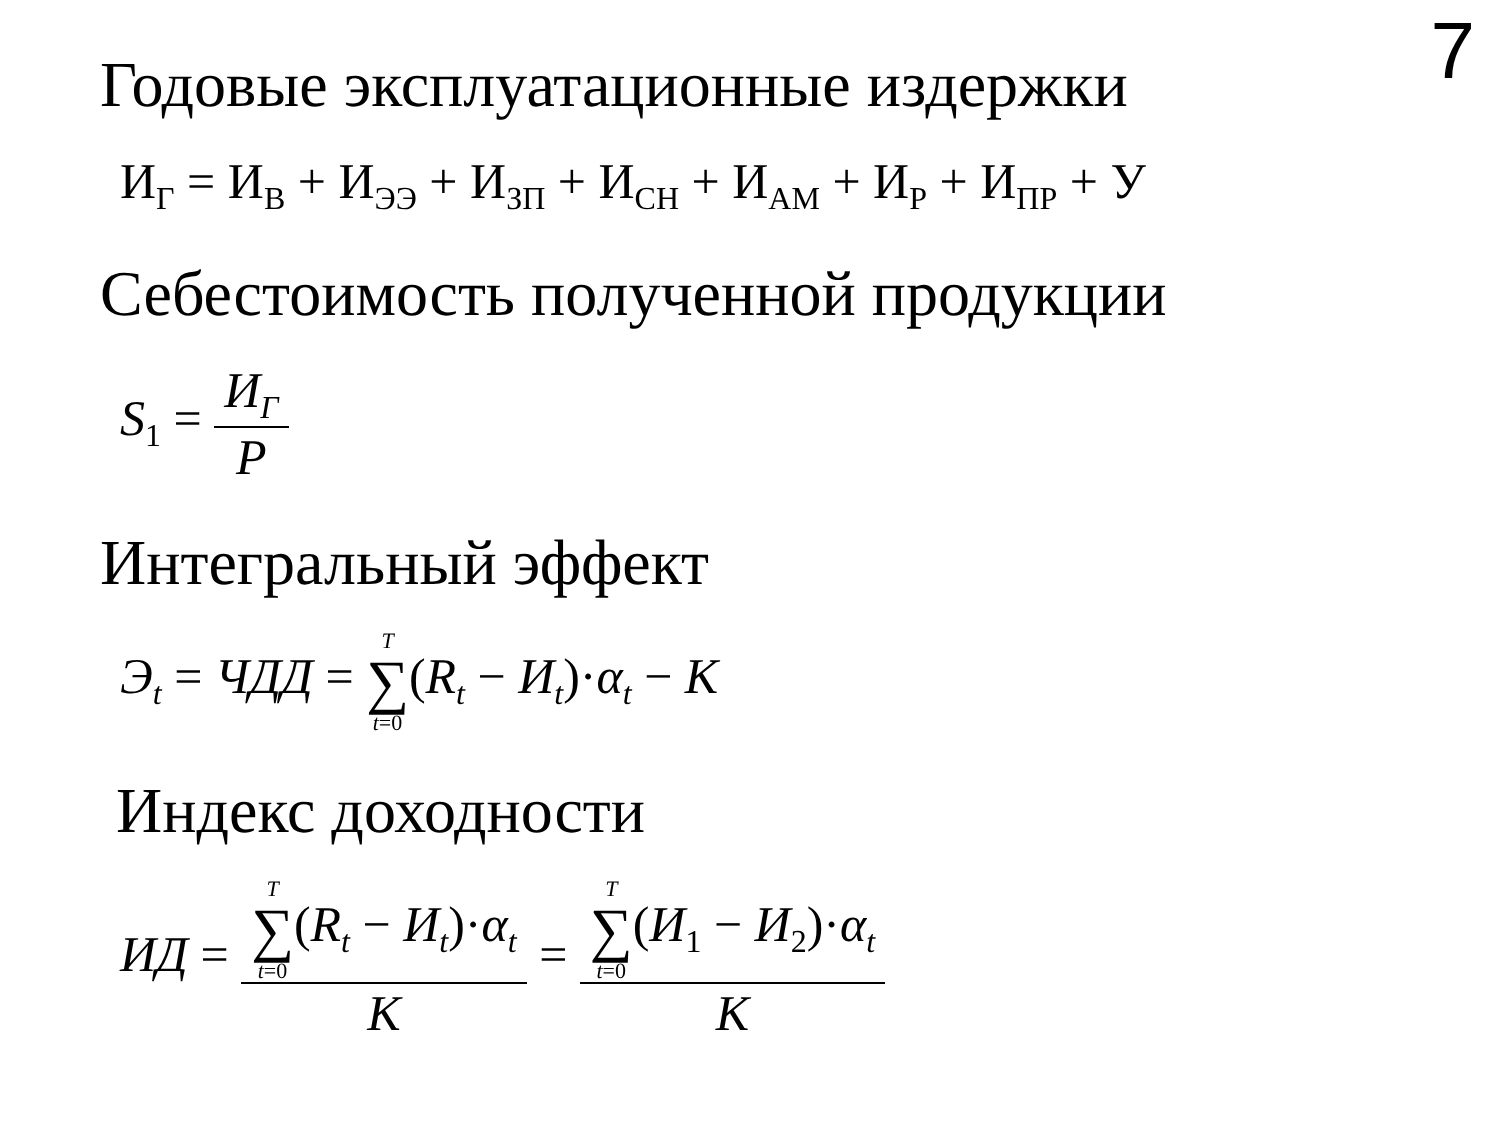7
Годовые эксплуатационные издержки
И<sub>Г</sub> = И<sub>В</sub> + И<sub>ЭЭ</sub> + И<sub>ЗП</sub> + И<sub>СН</sub> + И<sub>АМ</sub> + И<sub>Р</sub> + И<sub>ПР</sub> + У
Себестоимость полученной продукции
S<sub>1</sub> = И<sub>Г</sub> P
Интегральный эффект
Э<sub>t</sub> = ЧДД = T ∑ t=0(R<sub>t</sub> − И<sub>t</sub>)·α<sub>t</sub> − K
Индекс доходности
ИД = T ∑ t=0(R<sub>t</sub> − И<sub>t</sub>)·α<sub>t</sub> K = T ∑ t=0(И<sub>1</sub> − И<sub>2</sub>)·α<sub>t</sub> K